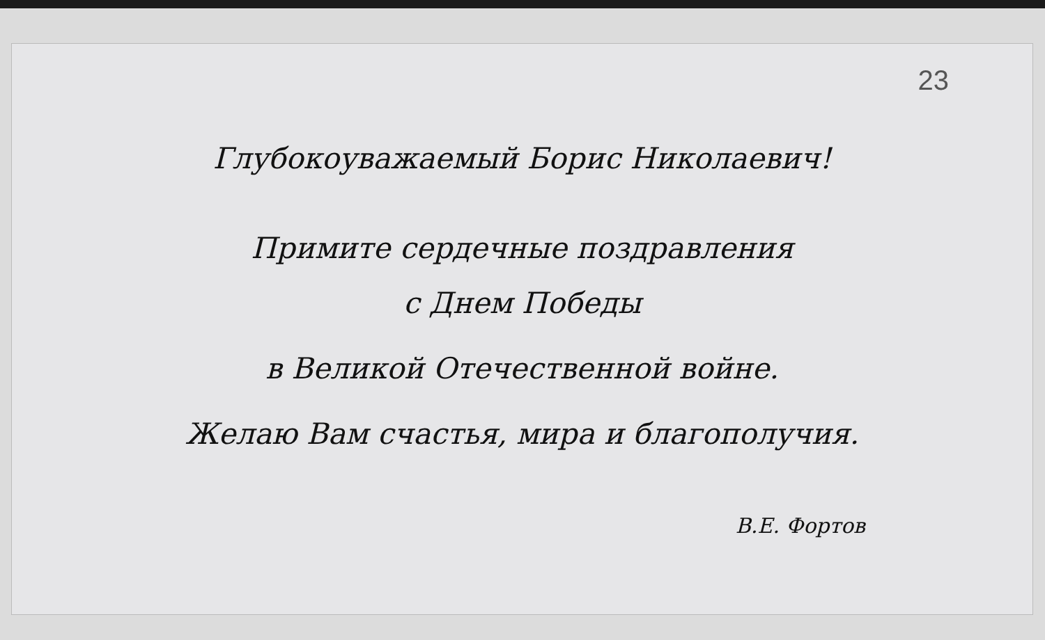23
Глубокоуважаемый Борис Николаевич!
Примите сердечные поздравления
с Днем Победы
в Великой Отечественной войне.
Желаю Вам счастья, мира и благополучия.
В.Е. Фортов